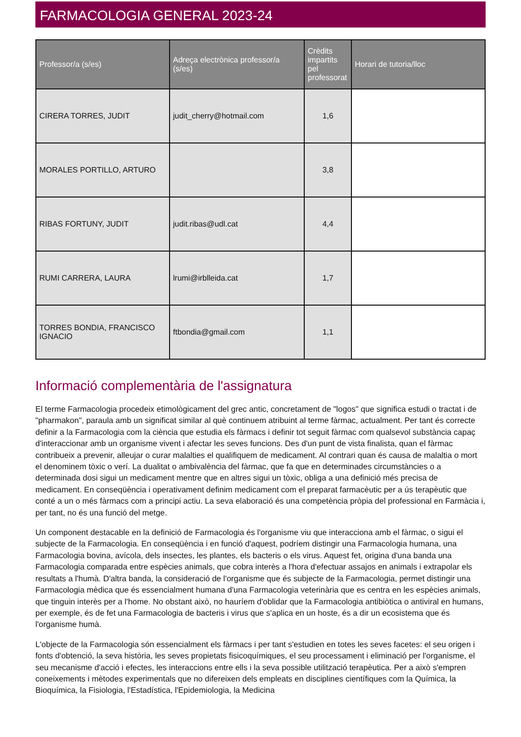FARMACOLOGIA GENERAL 2023-24
| Professor/a (s/es) | Adreça electrònica professor/a (s/es) | Crèdits impartits pel professorat | Horari de tutoria/lloc |
| --- | --- | --- | --- |
| CIRERA TORRES, JUDIT | judit_cherry@hotmail.com | 1,6 | |
| MORALES PORTILLO, ARTURO | | 3,8 | |
| RIBAS FORTUNY, JUDIT | judit.ribas@udl.cat | 4,4 | |
| RUMI CARRERA, LAURA | lrumi@irblleida.cat | 1,7 | |
| TORRES BONDIA, FRANCISCO IGNACIO | ftbondia@gmail.com | 1,1 | |
Informació complementària de l'assignatura
El terme Farmacologia procedeix etimològicament del grec antic, concretament de "logos" que significa estudi o tractat i de "pharmakon", paraula amb un significat similar al què continuem atribuint al terme fàrmac, actualment. Per tant és correcte definir a la Farmacologia com la ciència que estudia els fàrmacs i definir tot seguit fàrmac com qualsevol substància capaç d'interaccionar amb un organisme vivent i afectar les seves funcions. Des d'un punt de vista finalista, quan el fàrmac contribueix a prevenir, alleujar o curar malalties el qualifiquem de medicament. Al contrari quan és causa de malaltia o mort el denominem tòxic o verí. La dualitat o ambivalència del fàrmac, que fa que en determinades circumstàncies o a determinada dosi sigui un medicament mentre que en altres sigui un tòxic, obliga a una definició més precisa de medicament. En conseqüència i operativament definim medicament com el preparat farmacèutic per a ús terapèutic que conté a un o més fàrmacs com a principi actiu. La seva elaboració és una competència pròpia del professional en Farmàcia i, per tant, no és una funció del metge.
Un component destacable en la definició de Farmacologia és l'organisme viu que interacciona amb el fàrmac, o sigui el subjecte de la Farmacologia. En conseqüència i en funció d'aquest, podríem distingir una Farmacologia humana, una Farmacologia bovina, avícola, dels insectes, les plantes, els bacteris o els virus. Aquest fet, origina d'una banda una Farmacologia comparada entre espècies animals, que cobra interès a l'hora d'efectuar assajos en animals i extrapolar els resultats a l'humà. D'altra banda, la consideració de l'organisme que és subjecte de la Farmacologia, permet distingir una Farmacologia mèdica que és essencialment humana d'una Farmacologia veterinària que es centra en les espècies animals, que tinguin interès per a l'home. No obstant això, no hauríem d'oblidar que la Farmacologia antibiòtica o antiviral en humans, per exemple, és de fet una Farmacologia de bacteris i virus que s'aplica en un hoste, és a dir un ecosistema que és l'organisme humà.
L'objecte de la Farmacologia són essencialment els fàrmacs i per tant s'estudien en totes les seves facetes: el seu origen i fonts d'obtenció, la seva història, les seves propietats fisicoquímiques, el seu processament i eliminació per l'organisme, el seu mecanisme d'acció i efectes, les interaccions entre ells i la seva possible utilització terapèutica. Per a això s'empren coneixements i mètodes experimentals que no difereixen dels empleats en disciplines científiques com la Química, la Bioquímica, la Fisiologia, l'Estadística, l'Epidemiologia, la Medicina